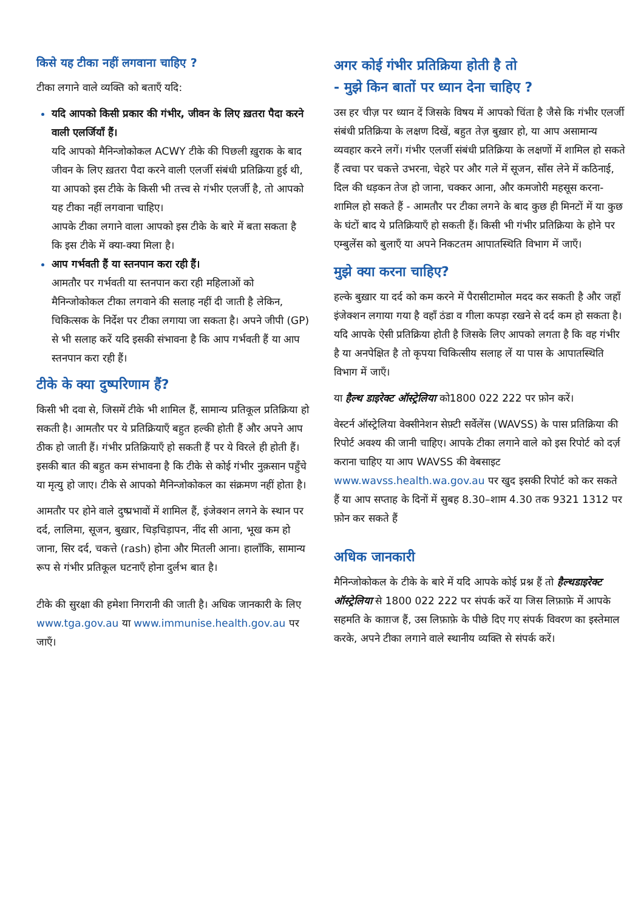किसे यह टीका नहीं लगवाना चाहिए ?
टीका लगाने वाले व्यक्ति को बताएँ यदि:
यदि आपको किसी प्रकार की गंभीर, जीवन के लिए ख़तरा पैदा करने वाली एलर्जियाँ हैं।
यदि आपको मैनिन्जोकोकल ACWY टीके की पिछली ख़ुराक के बाद जीवन के लिए ख़तरा पैदा करने वाली एलर्जी संबंधी प्रतिक्रिया हुई थी, या आपको इस टीके के किसी भी तत्त्व से गंभीर एलर्जी है, तो आपको यह टीका नहीं लगवाना चाहिए।
आपके टीका लगाने वाला आपको इस टीके के बारे में बता सकता है कि इस टीके में क्या-क्या मिला है।
आप गर्भवती हैं या स्तनपान करा रही हैं।
आमतौर पर गर्भवती या स्तनपान करा रही महिलाओं को मैनिन्जोकोकल टीका लगवाने की सलाह नहीं दी जाती है लेकिन, चिकित्सक के निर्देश पर टीका लगाया जा सकता है। अपने जीपी (GP) से भी सलाह करें यदि इसकी संभावना है कि आप गर्भवती हैं या आप स्तनपान करा रही हैं।
टीके के क्या दुष्परिणाम हैं?
किसी भी दवा से, जिसमें टीके भी शामिल हैं, सामान्य प्रतिकूल प्रतिक्रिया हो सकती है। आमतौर पर ये प्रतिक्रियाएँ बहुत हल्की होती हैं और अपने आप ठीक हो जाती हैं। गंभीर प्रतिक्रियाएँ हो सकती हैं पर ये विरले ही होती हैं। इसकी बात की बहुत कम संभावना है कि टीके से कोई गंभीर नुक़सान पहुँचे या मृत्यु हो जाए। टीके से आपको मैनिन्जोकोकल का संक्रमण नहीं होता है।
आमतौर पर होने वाले दुष्प्रभावों में शामिल हैं, इंजेक्शन लगने के स्थान पर दर्द, लालिमा, सूजन, बुख़ार, चिड़चिड़ापन, नींद सी आना, भूख कम हो जाना, सिर दर्द, चकत्ते (rash) होना और मितली आना। हालाँकि, सामान्य रूप से गंभीर प्रतिकूल घटनाएँ होना दुर्लभ बात है।
टीके की सुरक्षा की हमेशा निगरानी की जाती है। अधिक जानकारी के लिए www.tga.gov.au या www.immunise.health.gov.au पर जाएँ।
अगर कोई गंभीर प्रतिक्रिया होती है तो
- मुझे किन बातों पर ध्यान देना चाहिए ?
उस हर चीज़ पर ध्यान दें जिसके विषय में आपको चिंता है जैसे कि गंभीर एलर्जी संबंधी प्रतिक्रिया के लक्षण दिखें, बहुत तेज़ बुख़ार हो, या आप असामान्य व्यवहार करने लगें। गंभीर एलर्जी संबंधी प्रतिक्रिया के लक्षणों में शामिल हो सकते हैं त्वचा पर चकत्ते उभरना, चेहरे पर और गले में सूजन, साँस लेने में कठिनाई, दिल की धड़कन तेज हो जाना, चक्कर आना, और कमजोरी महसूस करना- शामिल हो सकते हैं - आमतौर पर टीका लगने के बाद कुछ ही मिनटों में या कुछ के घंटों बाद ये प्रतिक्रियाएँ हो सकती हैं। किसी भी गंभीर प्रतिक्रिया के होने पर एम्बुलेंस को बुलाएँ या अपने निकटतम आपातस्थिति विभाग में जाएँ।
मुझे क्या करना चाहिए?
हल्के बुख़ार या दर्द को कम करने में पैरासीटामोल मदद कर सकती है और जहाँ इंजेक्शन लगाया गया है वहाँ ठंडा व गीला कपड़ा रखने से दर्द कम हो सकता है। यदि आपके ऐसी प्रतिक्रिया होती है जिसके लिए आपको लगता है कि वह गंभीर है या अनपेक्षित है तो कृपया चिकित्सीय सलाह लें या पास के आपातस्थिति विभाग में जाएँ।
या हैल्थ डाइरेक्ट ऑस्ट्रेलिया को1800 022 222 पर फ़ोन करें।
वेस्टर्न ऑस्ट्रेलिया वेक्सीनेशन सेफ़्टी सर्वेलेंस (WAVSS) के पास प्रतिक्रिया की रिपोर्ट अवश्य की जानी चाहिए। आपके टीका लगाने वाले को इस रिपोर्ट को दर्ज़ कराना चाहिए या आप WAVSS की वेबसाइट www.wavss.health.wa.gov.au पर खुद इसकी रिपोर्ट को कर सकते हैं या आप सप्ताह के दिनों में सुबह 8.30–शाम 4.30 तक 9321 1312 पर फ़ोन कर सकते हैं
अधिक जानकारी
मैनिन्जोकोकल के टीके के बारे में यदि आपके कोई प्रश्न हैं तो हैल्थडाइरेक्ट ऑस्ट्रेलिया से 1800 022 222 पर संपर्क करें या जिस लिफ़ाफ़े में आपके सहमति के काग़ज हैं, उस लिफ़ाफ़े के पीछे दिए गए संपर्क विवरण का इस्तेमाल करके, अपने टीका लगाने वाले स्थानीय व्यक्ति से संपर्क करें।